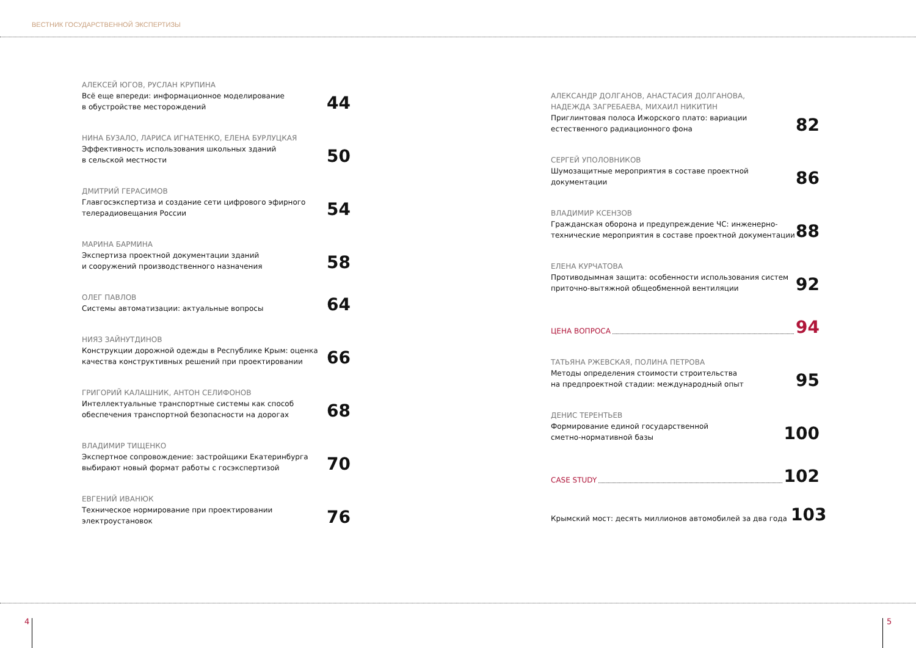ВЕСТНИК ГОСУДАРСТВЕННОЙ ЭКСПЕРТИЗЫ
АЛЕКСЕЙ ЮГОВ, РУСЛАН КРУПИНА
Всё еще впереди: информационное моделирование
в обустройстве месторождений
44
НИНА БУЗАЛО, ЛАРИСА ИГНАТЕНКО, ЕЛЕНА БУРЛУЦКАЯ
Эффективность использования школьных зданий
в сельской местности
50
ДМИТРИЙ ГЕРАСИМОВ
Главгосэкспертиза и создание сети цифрового эфирного
телерадиовещания России
54
МАРИНА БАРМИНА
Экспертиза проектной документации зданий
и сооружений производственного назначения
58
ОЛЕГ ПАВЛОВ
Системы автоматизации: актуальные вопросы
64
НИЯЗ ЗАЙНУТДИНОВ
Конструкции дорожной одежды в Республике Крым: оценка
качества конструктивных решений при проектировании
66
ГРИГОРИЙ КАЛАШНИК, АНТОН СЕЛИФОНОВ
Интеллектуальные транспортные системы как способ
обеспечения транспортной безопасности на дорогах
68
ВЛАДИМИР ТИЩЕНКО
Экспертное сопровождение: застройщики Екатеринбурга
выбирают новый формат работы с госэкспертизой
70
ЕВГЕНИЙ ИВАНЮК
Техническое нормирование при проектировании
электроустановок
76
АЛЕКСАНДР ДОЛГАНОВ, АНАСТАСИЯ ДОЛГАНОВА,
НАДЕЖДА ЗАГРЕБАЕВА, МИХАИЛ НИКИТИН
Приглинтовая полоса Ижорского плато: вариации
естественного радиационного фона
82
СЕРГЕЙ УПОЛОВНИКОВ
Шумозащитные мероприятия в составе проектной документации
86
ВЛАДИМИР КСЕНЗОВ
Гражданская оборона и предупреждение ЧС: инженерно-
технические мероприятия в составе проектной документации
88
ЕЛЕНА КУРЧАТОВА
Противодымная защита: особенности использования систем
приточно-вытяжной общеобменной вентиляции
92
ЦЕНА ВОПРОСА 94
ТАТЬЯНА РЖЕВСКАЯ, ПОЛИНА ПЕТРОВА
Методы определения стоимости строительства
на предпроектной стадии: международный опыт
95
ДЕНИС ТЕРЕНТЬЕВ
Формирование единой государственной
сметно-нормативной базы
100
CASE STUDY 102
Крымский мост: десять миллионов автомобилей за два года 103
4 5